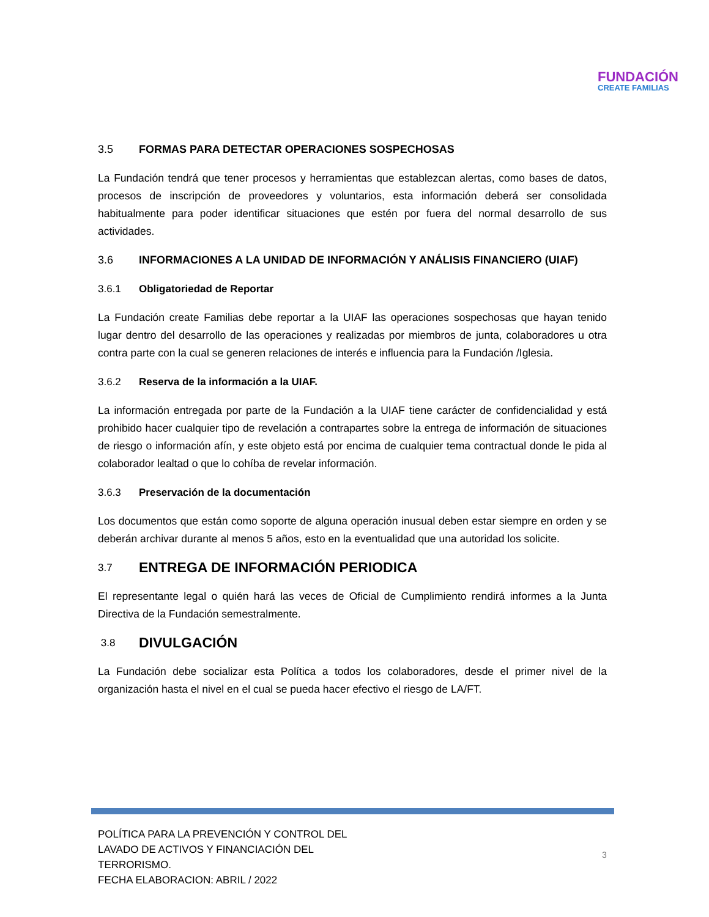FUNDACIÓN
CREATE FAMILIAS
3.5 FORMAS PARA DETECTAR OPERACIONES SOSPECHOSAS
La Fundación tendrá que tener procesos y herramientas que establezcan alertas, como bases de datos, procesos de inscripción de proveedores y voluntarios, esta información deberá ser consolidada habitualmente para poder identificar situaciones que estén por fuera del normal desarrollo de sus actividades.
3.6 INFORMACIONES A LA UNIDAD DE INFORMACIÓN Y ANÁLISIS FINANCIERO (UIAF)
3.6.1 Obligatoriedad de Reportar
La Fundación create Familias debe reportar a la UIAF las operaciones sospechosas que hayan tenido lugar dentro del desarrollo de las operaciones y realizadas por miembros de junta, colaboradores u otra contra parte con la cual se generen relaciones de interés e influencia para la Fundación /Iglesia.
3.6.2 Reserva de la información a la UIAF.
La información entregada por parte de la Fundación a la UIAF tiene carácter de confidencialidad y está prohibido hacer cualquier tipo de revelación a contrapartes sobre la entrega de información de situaciones de riesgo o información afín, y este objeto está por encima de cualquier tema contractual donde le pida al colaborador lealtad o que lo cohíba de revelar información.
3.6.3 Preservación de la documentación
Los documentos que están como soporte de alguna operación inusual deben estar siempre en orden y se deberán archivar durante al menos 5 años, esto en la eventualidad que una autoridad los solicite.
3.7 ENTREGA DE INFORMACIÓN PERIODICA
El representante legal o quién hará las veces de Oficial de Cumplimiento rendirá informes a la Junta Directiva de la Fundación semestralmente.
3.8 DIVULGACIÓN
La Fundación debe socializar esta Política a todos los colaboradores, desde el primer nivel de la organización hasta el nivel en el cual se pueda hacer efectivo el riesgo de LA/FT.
POLÍTICA PARA LA PREVENCIÓN Y CONTROL DEL
LAVADO DE ACTIVOS Y FINANCIACIÓN DEL
TERRORISMO.
FECHA ELABORACION: ABRIL / 2022
3